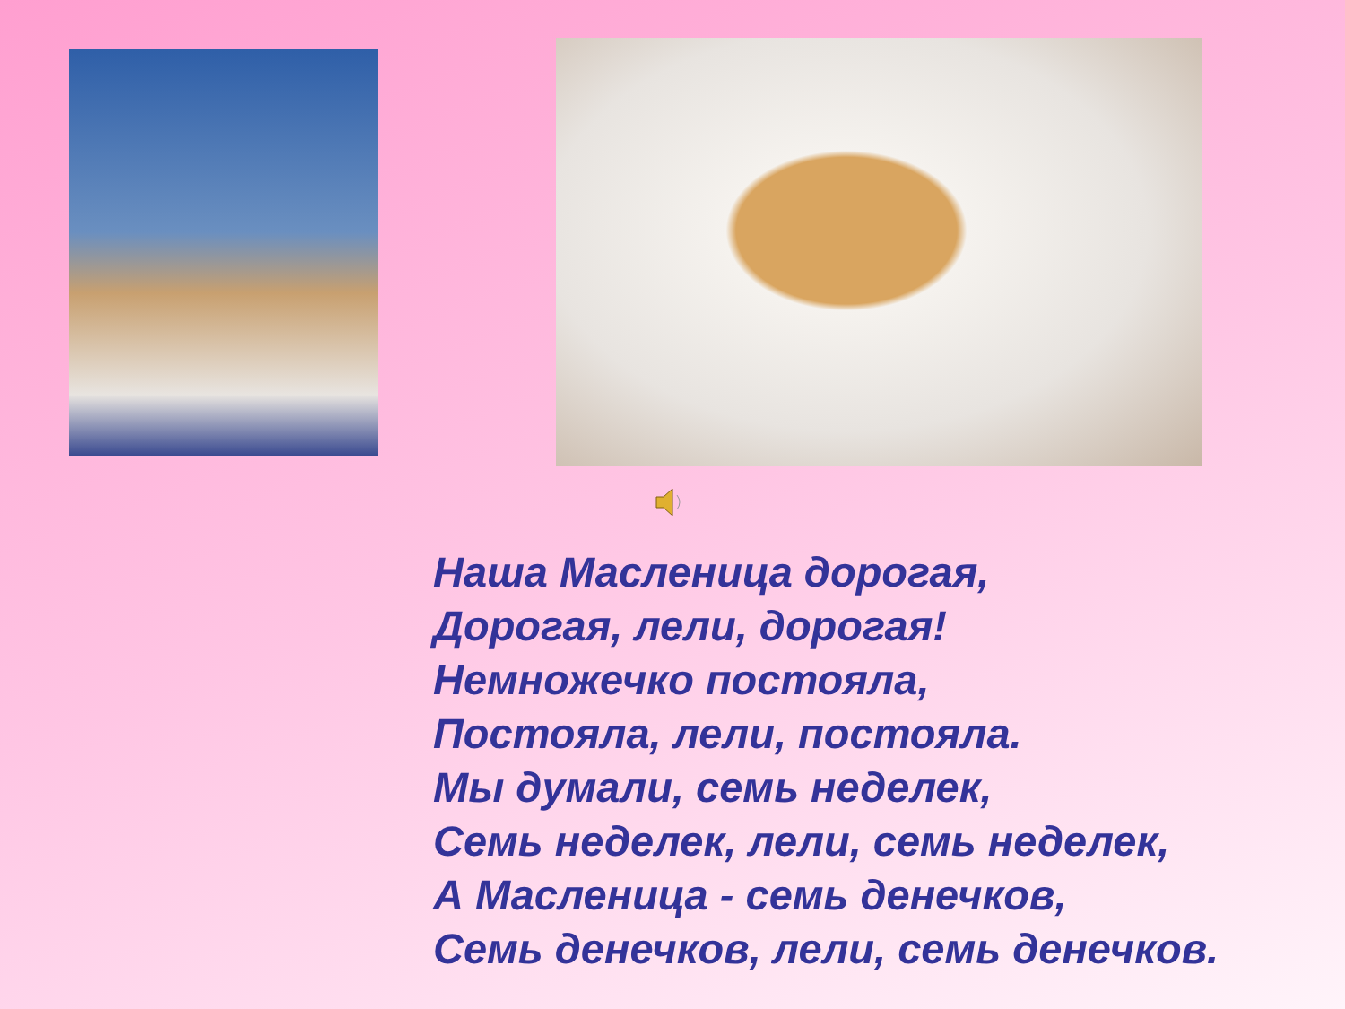Наша Масленица дорогая,
Дорогая, лели, дорогая!
Немножечко постояла,
Постояла, лели, постояла.
Мы думали, семь неделек,
Семь неделек, лели, семь неделек,
А Масленица - семь денечков,
Семь денечков, лели, семь денечков.